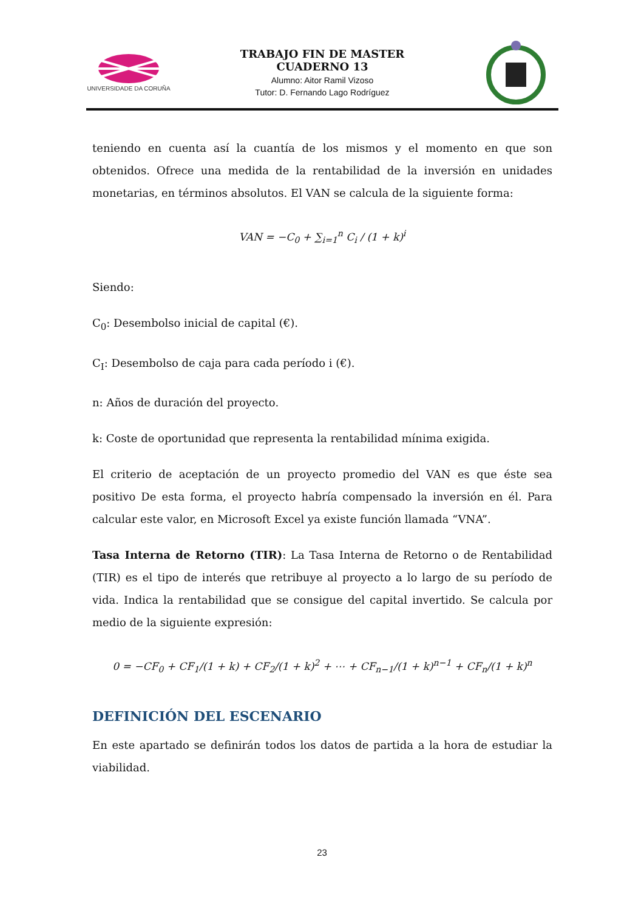UNIVERSIDADE DA CORUÑA
TRABAJO FIN DE MASTER
CUADERNO 13
Alumno: Aitor Ramil Vizoso
Tutor: D. Fernando Lago Rodríguez
teniendo en cuenta así la cuantía de los mismos y el momento en que son obtenidos. Ofrece una medida de la rentabilidad de la inversión en unidades monetarias, en términos absolutos. El VAN se calcula de la siguiente forma:
VAN = −C<sub>0</sub> + ∑<sub>i=1</sub><sup>n</sup> C<sub>i</sub> / (1 + k)<sup>i</sup>
Siendo:
C<sub>0</sub>: Desembolso inicial de capital (€).
C<sub>I</sub>: Desembolso de caja para cada período i (€).
n: Años de duración del proyecto.
k: Coste de oportunidad que representa la rentabilidad mínima exigida.
El criterio de aceptación de un proyecto promedio del VAN es que éste sea positivo De esta forma, el proyecto habría compensado la inversión en él. Para calcular este valor, en Microsoft Excel ya existe función llamada “VNA”.
Tasa Interna de Retorno (TIR): La Tasa Interna de Retorno o de Rentabilidad (TIR) es el tipo de interés que retribuye al proyecto a lo largo de su período de vida. Indica la rentabilidad que se consigue del capital invertido. Se calcula por medio de la siguiente expresión:
0 = −CF<sub>0</sub> + CF<sub>1</sub>/(1 + k) + CF<sub>2</sub>/(1 + k)<sup>2</sup> + ⋯ + CF<sub>n−1</sub>/(1 + k)<sup>n−1</sup> + CF<sub>n</sub>/(1 + k)<sup>n</sup>
DEFINICIÓN DEL ESCENARIO
En este apartado se definirán todos los datos de partida a la hora de estudiar la viabilidad.
23